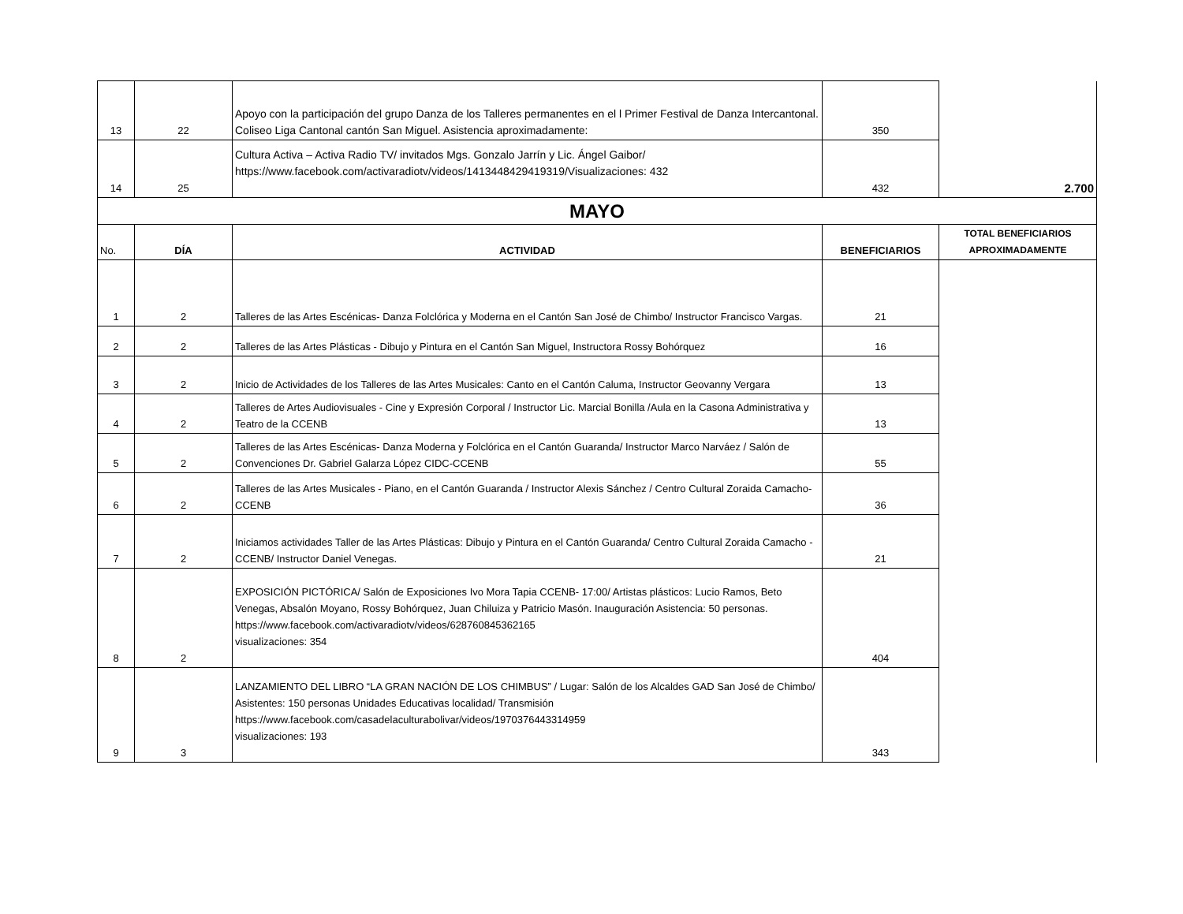| 13 | 22 | Apoyo con la participación del grupo Danza de los Talleres permanentes en el l Primer Festival de Danza Intercantonal. Coliseo Liga Cantonal cantón San Miguel. Asistencia aproximadamente: | 350 | 2.700 |
| 14 | 25 | Cultura Activa – Activa Radio TV/ invitados Mgs. Gonzalo Jarrín y Lic. Ángel Gaibor/ https://www.facebook.com/activaradiotv/videos/1413448429419319/Visualizaciones: 432 | 432 | |
| MAYO | | | | |
| No. | DÍA | ACTIVIDAD | BENEFICIARIOS | TOTAL BENEFICIARIOS APROXIMADAMENTE |
| 1 | 2 | Talleres de las Artes Escénicas- Danza Folclórica y Moderna en el Cantón San José de Chimbo/ Instructor Francisco Vargas. | 21 | |
| 2 | 2 | Talleres de las Artes Plásticas - Dibujo y Pintura en el Cantón San Miguel, Instructora Rossy Bohórquez | 16 | |
| 3 | 2 | Inicio de Actividades de los Talleres de las Artes Musicales: Canto en el Cantón Caluma, Instructor Geovanny Vergara | 13 | |
| 4 | 2 | Talleres de Artes Audiovisuales - Cine y Expresión Corporal / Instructor Lic. Marcial Bonilla /Aula en la Casona Administrativa y Teatro de la CCENB | 13 | |
| 5 | 2 | Talleres de las Artes Escénicas- Danza Moderna y Folclórica en el Cantón Guaranda/ Instructor Marco Narváez / Salón de Convenciones Dr. Gabriel Galarza López CIDC-CCENB | 55 | |
| 6 | 2 | Talleres de las Artes Musicales - Piano, en el Cantón Guaranda / Instructor Alexis Sánchez / Centro Cultural Zoraida Camacho- CCENB | 36 | |
| 7 | 2 | Iniciamos actividades Taller de las Artes Plásticas: Dibujo y Pintura en el Cantón Guaranda/ Centro Cultural Zoraida Camacho - CCENB/ Instructor Daniel Venegas. | 21 | |
| 8 | 2 | EXPOSICIÓN PICTÓRICA/ Salón de Exposiciones Ivo Mora Tapia CCENB- 17:00/ Artistas plásticos: Lucio Ramos, Beto Venegas, Absalón Moyano, Rossy Bohórquez, Juan Chiluiza y Patricio Masón. Inauguración Asistencia: 50 personas. https://www.facebook.com/activaradiotv/videos/628760845362165 visualizaciones: 354 | 404 | |
| 9 | 3 | LANZAMIENTO DEL LIBRO “LA GRAN NACIÓN DE LOS CHIMBUS” / Lugar: Salón de los Alcaldes GAD San José de Chimbo/ Asistentes: 150 personas Unidades Educativas localidad/ Transmisión https://www.facebook.com/casadelaculturabolivar/videos/1970376443314959 visualizaciones: 193 | 343 | |